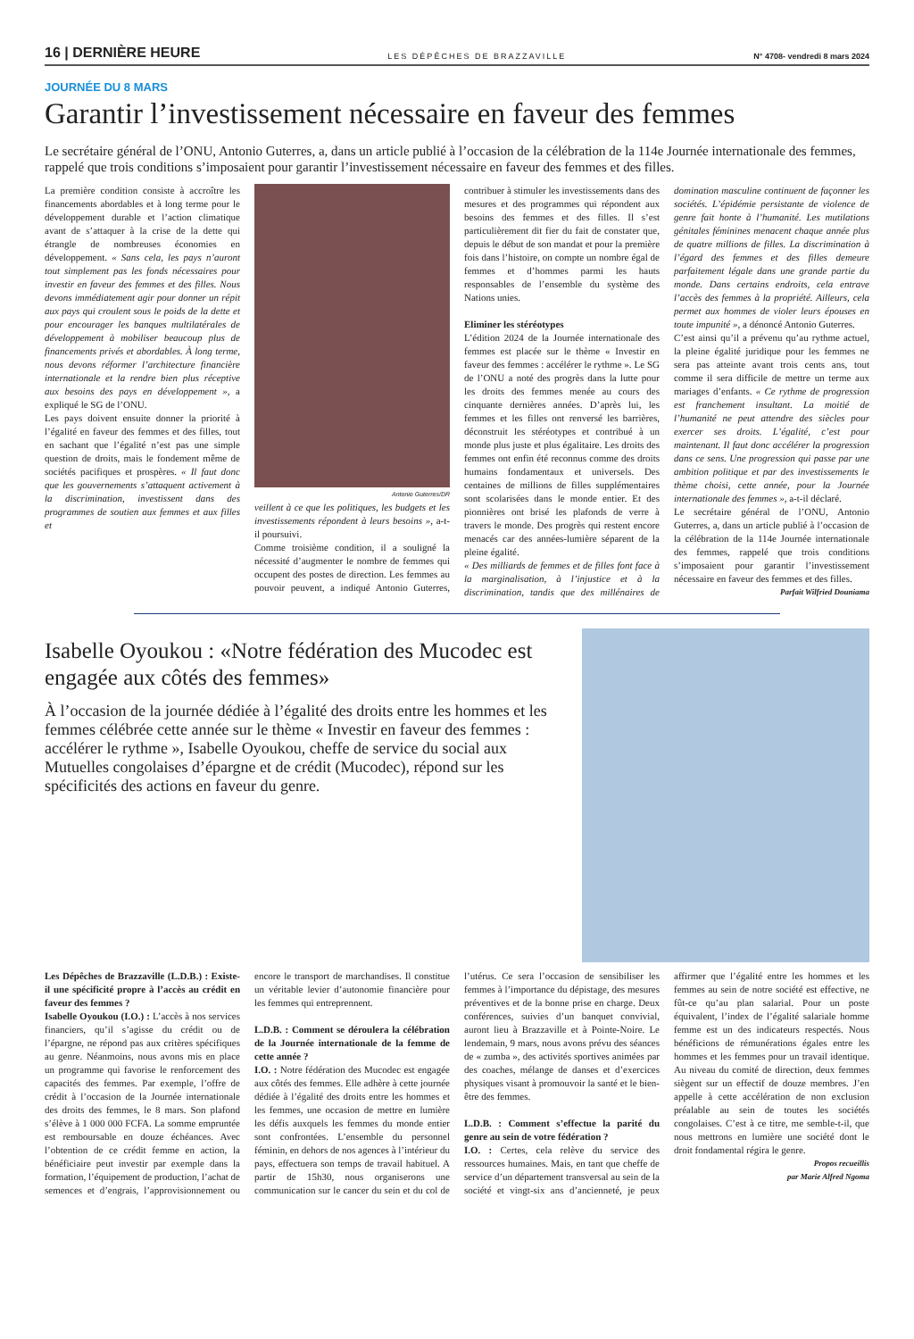16 | DERNIÈRE HEURE LES DÉPÊCHES DE BRAZZAVILLE N° 4708- vendredi 8 mars 2024
JOURNÉE DU 8 MARS
Garantir l’investissement nécessaire en faveur des femmes
Le secrétaire général de l’ONU, Antonio Guterres, a, dans un article publié à l’occasion de la célébration de la 114e Journée internationale des femmes, rappelé que trois conditions s’imposaient pour garantir l’investissement nécessaire en faveur des femmes et des filles.
La première condition consiste à accroître les financements abordables et à long terme pour le développement durable et l’action climatique avant de s’attaquer à la crise de la dette qui étrangle de nombreuses économies en développement. « Sans cela, les pays n’auront tout simplement pas les fonds nécessaires pour investir en faveur des femmes et des filles. Nous devons immédiatement agir pour donner un répit aux pays qui croulent sous le poids de la dette et pour encourager les banques multilatérales de développement à mobiliser beaucoup plus de financements privés et abordables. À long terme, nous devons réformer l’architecture financière internationale et la rendre bien plus réceptive aux besoins des pays en développement », a expliqué le SG de l’ONU.
Les pays doivent ensuite donner la priorité à l’égalité en faveur des femmes et des filles, tout en sachant que l’égalité n’est pas une simple question de droits, mais le fondement même de sociétés pacifiques et prospères. « Il faut donc que les gouvernements s’attaquent activement à la discrimination, investissent dans des programmes de soutien aux femmes et aux filles et
Antonio Guterres/DR
veillent à ce que les politiques, les budgets et les investissements répondent à leurs besoins », a-t-il poursuivi.
Comme troisième condition, il a souligné la nécessité d’augmenter le nombre de femmes qui occupent des postes de direction. Les femmes au pouvoir peuvent, a indiqué Antonio Guterres, contribuer à stimuler les investissements dans des mesures et des programmes qui répondent aux besoins des femmes et des filles. Il s’est particulièrement dit fier du fait de constater que, depuis le début de son mandat et pour la première fois dans l’histoire, on compte un nombre égal de femmes et d’hommes parmi les hauts responsables de l’ensemble du système des Nations unies.
Eliminer les stéréotypes
L’édition 2024 de la Journée internationale des femmes est placée sur le thème « Investir en faveur des femmes : accélérer le rythme ». Le SG de l’ONU a noté des progrès dans la lutte pour les droits des femmes menée au cours des cinquante dernières années. D’après lui, les femmes et les filles ont renversé les barrières, déconstruit les stéréotypes et contribué à un monde plus juste et plus égalitaire. Les droits des femmes ont enfin été reconnus comme des droits humains fondamentaux et universels. Des centaines de millions de filles supplémentaires sont scolarisées dans le monde entier. Et des pionnières ont brisé les plafonds de verre à travers le monde. Des progrès qui restent encore menacés car des années-lumière séparent de la pleine égalité.
« Des milliards de femmes et de filles font face à la marginalisation, à l’injustice et à la discrimination, tandis que des millénaires de domination masculine continuent de façonner les sociétés. L’épidémie persistante de violence de genre fait honte à l’humanité. Les mutilations génitales féminines menacent chaque année plus de quatre millions de filles. La discrimination à l’égard des femmes et des filles demeure parfaitement légale dans une grande partie du monde. Dans certains endroits, cela entrave l’accès des femmes à la propriété. Ailleurs, cela permet aux hommes de violer leurs épouses en toute impunité », a dénoncé Antonio Guterres.
C’est ainsi qu’il a prévenu qu’au rythme actuel, la pleine égalité juridique pour les femmes ne sera pas atteinte avant trois cents ans, tout comme il sera difficile de mettre un terme aux mariages d’enfants. « Ce rythme de progression est franchement insultant. La moitié de l’humanité ne peut attendre des siècles pour exercer ses droits. L’égalité, c’est pour maintenant. Il faut donc accélérer la progression dans ce sens. Une progression qui passe par une ambition politique et par des investissements le thème choisi, cette année, pour la Journée internationale des femmes », a-t-il déclaré.
Le secrétaire général de l’ONU, Antonio Guterres, a, dans un article publié à l’occasion de la célébration de la 114e Journée internationale des femmes, rappelé que trois conditions s’imposaient pour garantir l’investissement nécessaire en faveur des femmes et des filles.
Parfait Wilfried Douniama
Isabelle Oyoukou : «Notre fédération des Mucodec est engagée aux côtés des femmes»
À l’occasion de la journée dédiée à l’égalité des droits entre les hommes et les femmes célébrée cette année sur le thème « Investir en faveur des femmes : accélérer le rythme », Isabelle Oyoukou, cheffe de service du social aux Mutuelles congolaises d’épargne et de crédit (Mucodec), répond sur les spécificités des actions en faveur du genre.
Les Dépêches de Brazzaville (L.D.B.) : Existe-il une spécificité propre à l’accès au crédit en faveur des femmes ?
Isabelle Oyoukou (I.O.) : L’accès à nos services financiers, qu’il s’agisse du crédit ou de l’épargne, ne répond pas aux critères spécifiques au genre. Néanmoins, nous avons mis en place un programme qui favorise le renforcement des capacités des femmes. Par exemple, l’offre de crédit à l’occasion de la Journée internationale des droits des femmes, le 8 mars. Son plafond s’élève à 1 000 000 FCFA. La somme empruntée est remboursable en douze échéances. Avec l’obtention de ce crédit femme en action, la bénéficiaire peut investir par exemple dans la formation, l’équipement de production, l’achat de semences et d’engrais, l’approvisionnement ou encore le transport de marchandises. Il constitue un véritable levier d’autonomie financière pour les femmes qui entreprennent.
L.D.B. : Comment se déroulera la célébration de la Journée internationale de la femme de cette année ?
I.O. : Notre fédération des Mucodec est engagée aux côtés des femmes. Elle adhère à cette journée dédiée à l’égalité des droits entre les hommes et les femmes, une occasion de mettre en lumière les défis auxquels les femmes du monde entier sont confrontées. L’ensemble du personnel féminin, en dehors de nos agences à l’intérieur du pays, effectuera son temps de travail habituel. A partir de 15h30, nous organiserons une communication sur le cancer du sein et du col de l’utérus. Ce sera l’occasion de sensibiliser les femmes à l’importance du dépistage, des mesures préventives et de la bonne prise en charge. Deux conférences, suivies d’un banquet convivial, auront lieu à Brazzaville et à Pointe-Noire. Le lendemain, 9 mars, nous avons prévu des séances de « zumba », des activités sportives animées par des coaches, mélange de danses et d’exercices physiques visant à promouvoir la santé et le bien-être des femmes.
L.D.B. : Comment s’effectue la parité du genre au sein de votre fédération ?
I.O. : Certes, cela relève du service des ressources humaines. Mais, en tant que cheffe de service d’un département transversal au sein de la société et vingt-six ans d’ancienneté, je peux affirmer que l’égalité entre les hommes et les femmes au sein de notre société est effective, ne fût-ce qu’au plan salarial. Pour un poste équivalent, l’index de l’égalité salariale homme femme est un des indicateurs respectés. Nous bénéficions de rémunérations égales entre les hommes et les femmes pour un travail identique. Au niveau du comité de direction, deux femmes siègent sur un effectif de douze membres. J’en appelle à cette accélération de non exclusion préalable au sein de toutes les sociétés congolaises. C’est à ce titre, me semble-t-il, que nous mettrons en lumière une société dont le droit fondamental régira le genre.
Propos recueillis
par Marie Alfred Ngoma